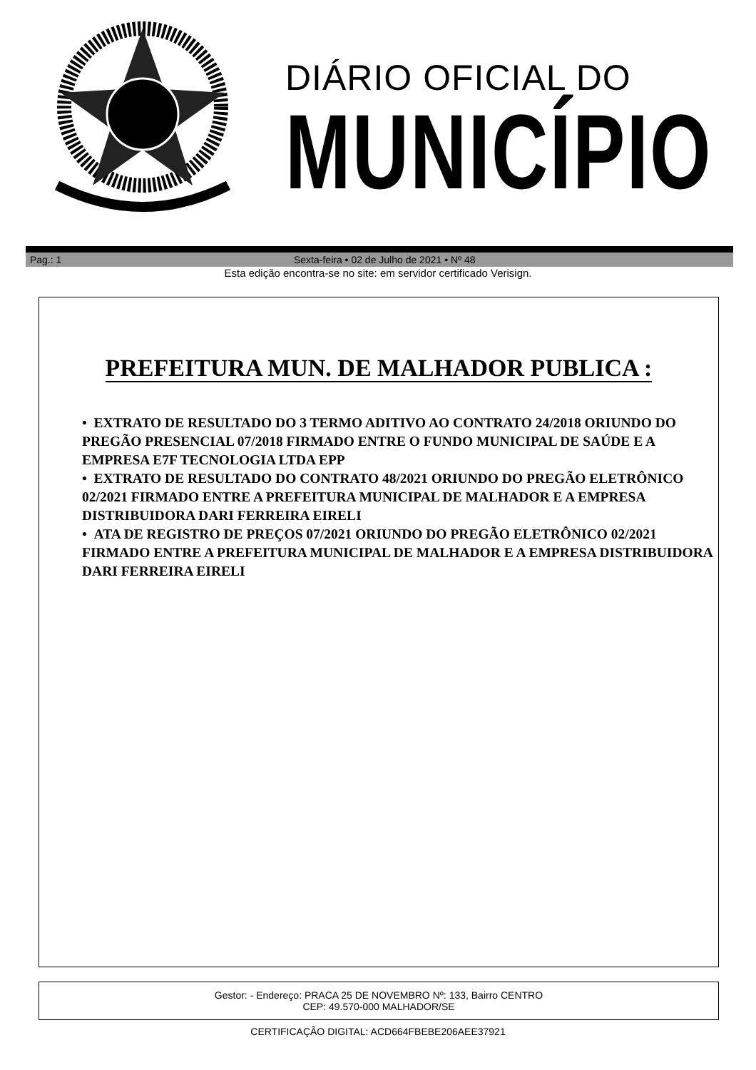DIÁRIO OFICIAL DO
MUNICÍPIO
Pag.: 1 Sexta-feira • 02 de Julho de 2021 • Nº 48
Esta edição encontra-se no site: em servidor certificado Verisign.
PREFEITURA MUN. DE MALHADOR PUBLICA :
• EXTRATO DE RESULTADO DO 3 TERMO ADITIVO AO CONTRATO 24/2018 ORIUNDO DO PREGÃO PRESENCIAL 07/2018 FIRMADO ENTRE O FUNDO MUNICIPAL DE SAÚDE E A EMPRESA E7F TECNOLOGIA LTDA EPP
• EXTRATO DE RESULTADO DO CONTRATO 48/2021 ORIUNDO DO PREGÃO ELETRÔNICO 02/2021 FIRMADO ENTRE A PREFEITURA MUNICIPAL DE MALHADOR E A EMPRESA DISTRIBUIDORA DARI FERREIRA EIRELI
• ATA DE REGISTRO DE PREÇOS 07/2021 ORIUNDO DO PREGÃO ELETRÔNICO 02/2021 FIRMADO ENTRE A PREFEITURA MUNICIPAL DE MALHADOR E A EMPRESA DISTRIBUIDORA DARI FERREIRA EIRELI
Gestor: - Endereço: PRACA 25 DE NOVEMBRO Nº: 133, Bairro CENTRO
CEP: 49.570-000 MALHADOR/SE
CERTIFICAÇÃO DIGITAL: ACD664FBEBE206AEE37921